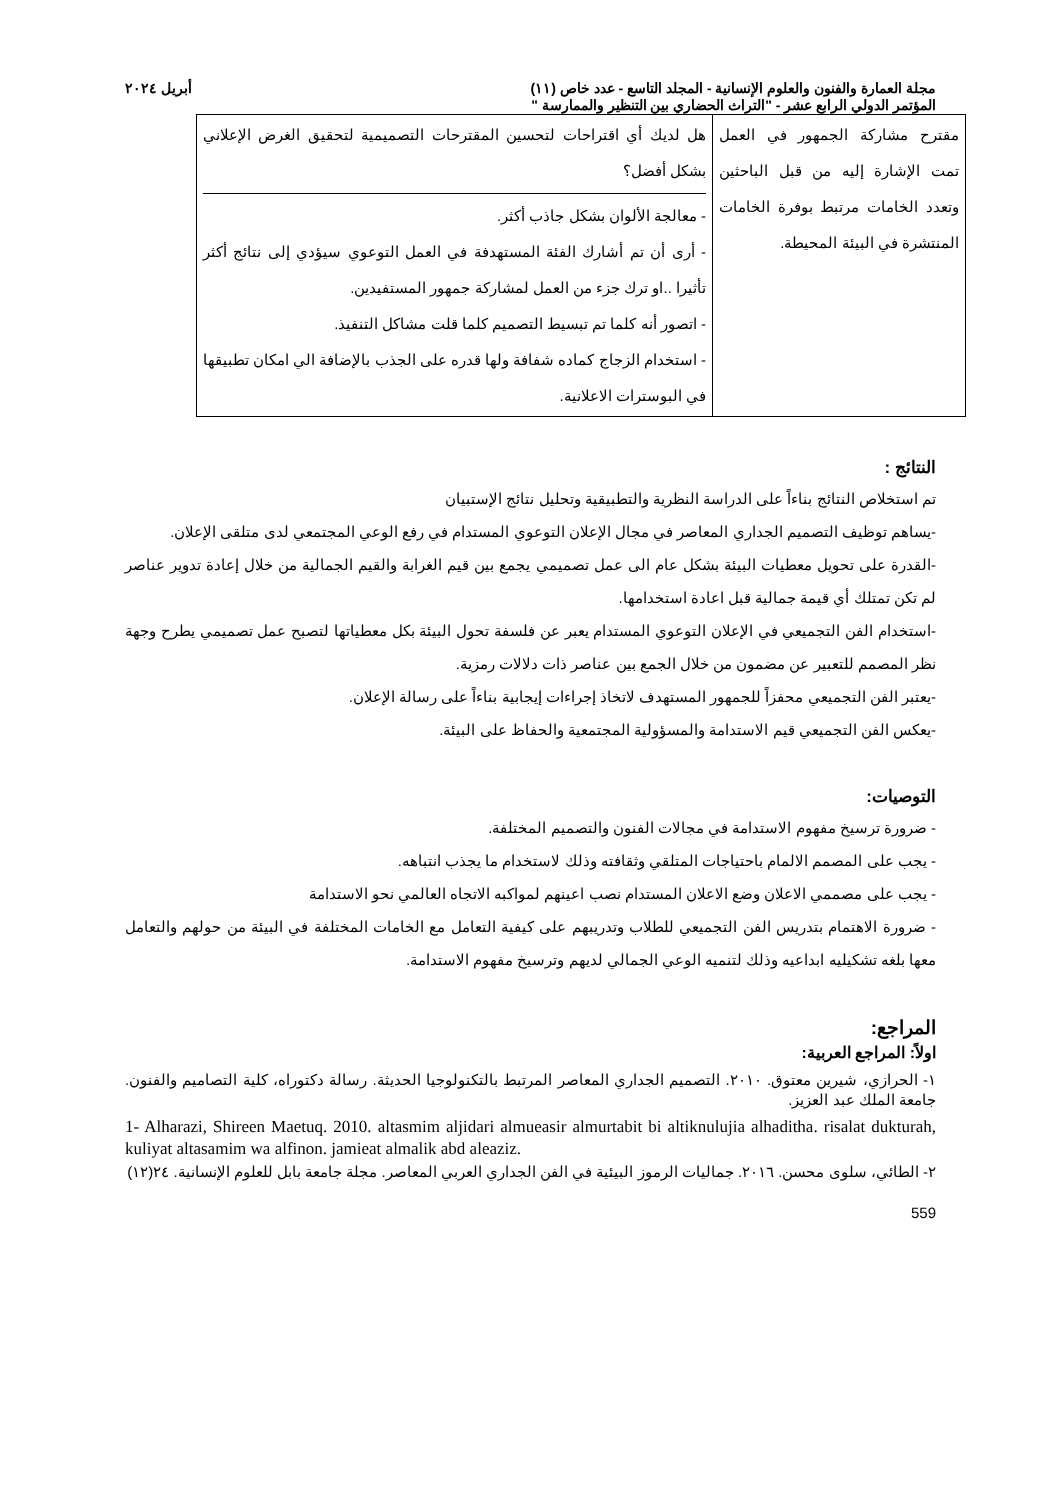مجلة العمارة والفنون والعلوم الإنسانية - المجلد التاسع - عدد خاص (١١) أبريل ٢٠٢٤
المؤتمر الدولي الرابع عشر - "التراث الحضاري بين التنظير والممارسة "
| مقترح مشاركة الجمهور في العمل تمت الإشارة إليه من قبل الباحثين وتعدد الخامات مرتبط بوفرة الخامات المنتشرة في البيئة المحيطة. | هل لديك أي اقتراحات لتحسين المقترحات التصميمية لتحقيق الغرض الإعلاني بشكل أفضل؟ - معالجة الألوان بشكل جاذب أكثر. - أرى أن تم أشارك الفئة المستهدفة في العمل التوعوي سيؤدي إلى نتائج أكثر تأثيرا ..او ترك جزء من العمل لمشاركة جمهور المستفيدين. - اتصور أنه كلما تم تبسيط التصميم كلما قلت مشاكل التنفيذ. - استخدام الزجاج كماده شفافة ولها قدره على الجذب بالإضافة الي امكان تطبيقها في البوسترات الاعلانية. |
النتائج :
تم استخلاص النتائج بناءاً على الدراسة النظرية والتطبيقية وتحليل نتائج الإستبيان
-يساهم توظيف التصميم الجداري المعاصر في مجال الإعلان التوعوي المستدام في رفع الوعي المجتمعي لدى متلقى الإعلان.
-القدرة على تحويل معطيات البيئة بشكل عام الى عمل تصميمي يجمع بين قيم الغرابة والقيم الجمالية من خلال إعادة تدوير عناصر لم تكن تمتلك أي قيمة جمالية قبل اعادة استخدامها.
-استخدام الفن التجميعي في الإعلان التوعوي المستدام يعبر عن فلسفة تحول البيئة بكل معطياتها لتصبح عمل تصميمي يطرح وجهة نظر المصمم للتعبير عن مضمون من خلال الجمع بين عناصر ذات دلالات رمزية.
-يعتبر الفن التجميعي محفزاً للجمهور المستهدف لاتخاذ إجراءات إيجابية بناءاً على رسالة الإعلان.
-يعكس الفن التجميعي قيم الاستدامة والمسؤولية المجتمعية والحفاظ على البيئة.
التوصيات:
- ضرورة ترسيخ مفهوم الاستدامة في مجالات الفنون والتصميم المختلفة.
- يجب على المصمم الالمام باحتياجات المتلقي وثقافته وذلك لاستخدام ما يجذب انتباهه.
- يجب على مصممي الاعلان وضع الاعلان المستدام نصب اعينهم لمواكبه الاتجاه العالمي نحو الاستدامة
- ضرورة الاهتمام بتدريس الفن التجميعي للطلاب وتدريبهم على كيفية التعامل مع الخامات المختلفة في البيئة من حولهم والتعامل معها بلغه تشكيليه ابداعيه وذلك لتنميه الوعي الجمالي لديهم وترسيخ مفهوم الاستدامة.
المراجع:
اولاً: المراجع العربية:
١- الحرازي، شيرين معتوق. ٢٠١٠. التصميم الجداري المعاصر المرتبط بالتكنولوجيا الحديثة. رسالة دكتوراه، كلية التصاميم والفنون. جامعة الملك عبد العزيز.
1- Alharazi, Shireen Maetuq. 2010. altasmim aljidari almueasir almurtabit bi altiknulujia alhaditha. risalat dukturah, kuliyat altasamim wa alfinon. jamieat almalik abd aleaziz.
٢- الطائي، سلوى محسن. ٢٠١٦. جماليات الرموز البيئية في الفن الجداري العربي المعاصر. مجلة جامعة بابل للعلوم الإنسانية. ٢٤(١٢)
559